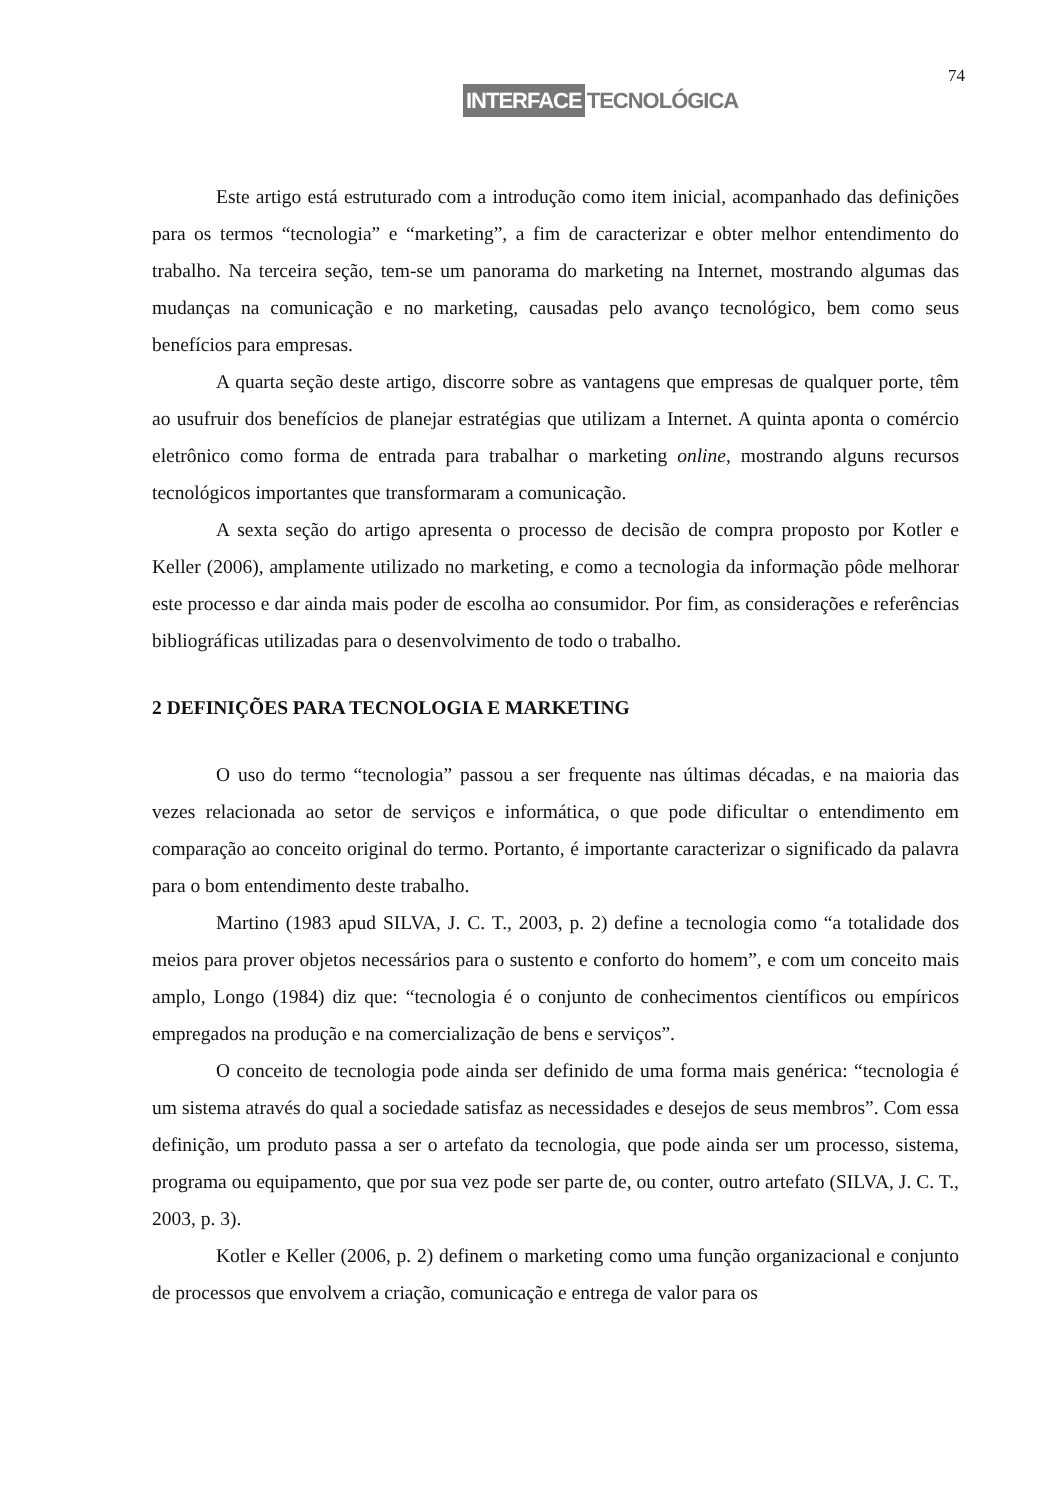74
INTERFACE TECNOLÓGICA
Este artigo está estruturado com a introdução como item inicial, acompanhado das definições para os termos “tecnologia” e “marketing”, a fim de caracterizar e obter melhor entendimento do trabalho. Na terceira seção, tem-se um panorama do marketing na Internet, mostrando algumas das mudanças na comunicação e no marketing, causadas pelo avanço tecnológico, bem como seus benefícios para empresas.
A quarta seção deste artigo, discorre sobre as vantagens que empresas de qualquer porte, têm ao usufruir dos benefícios de planejar estratégias que utilizam a Internet. A quinta aponta o comércio eletrônico como forma de entrada para trabalhar o marketing online, mostrando alguns recursos tecnológicos importantes que transformaram a comunicação.
A sexta seção do artigo apresenta o processo de decisão de compra proposto por Kotler e Keller (2006), amplamente utilizado no marketing, e como a tecnologia da informação pôde melhorar este processo e dar ainda mais poder de escolha ao consumidor. Por fim, as considerações e referências bibliográficas utilizadas para o desenvolvimento de todo o trabalho.
2 DEFINIÇÕES PARA TECNOLOGIA E MARKETING
O uso do termo “tecnologia” passou a ser frequente nas últimas décadas, e na maioria das vezes relacionada ao setor de serviços e informática, o que pode dificultar o entendimento em comparação ao conceito original do termo. Portanto, é importante caracterizar o significado da palavra para o bom entendimento deste trabalho.
Martino (1983 apud SILVA, J. C. T., 2003, p. 2) define a tecnologia como “a totalidade dos meios para prover objetos necessários para o sustento e conforto do homem”, e com um conceito mais amplo, Longo (1984) diz que: “tecnologia é o conjunto de conhecimentos científicos ou empíricos empregados na produção e na comercialização de bens e serviços”.
O conceito de tecnologia pode ainda ser definido de uma forma mais genérica: “tecnologia é um sistema através do qual a sociedade satisfaz as necessidades e desejos de seus membros”. Com essa definição, um produto passa a ser o artefato da tecnologia, que pode ainda ser um processo, sistema, programa ou equipamento, que por sua vez pode ser parte de, ou conter, outro artefato (SILVA, J. C. T., 2003, p. 3).
Kotler e Keller (2006, p. 2) definem o marketing como uma função organizacional e conjunto de processos que envolvem a criação, comunicação e entrega de valor para os